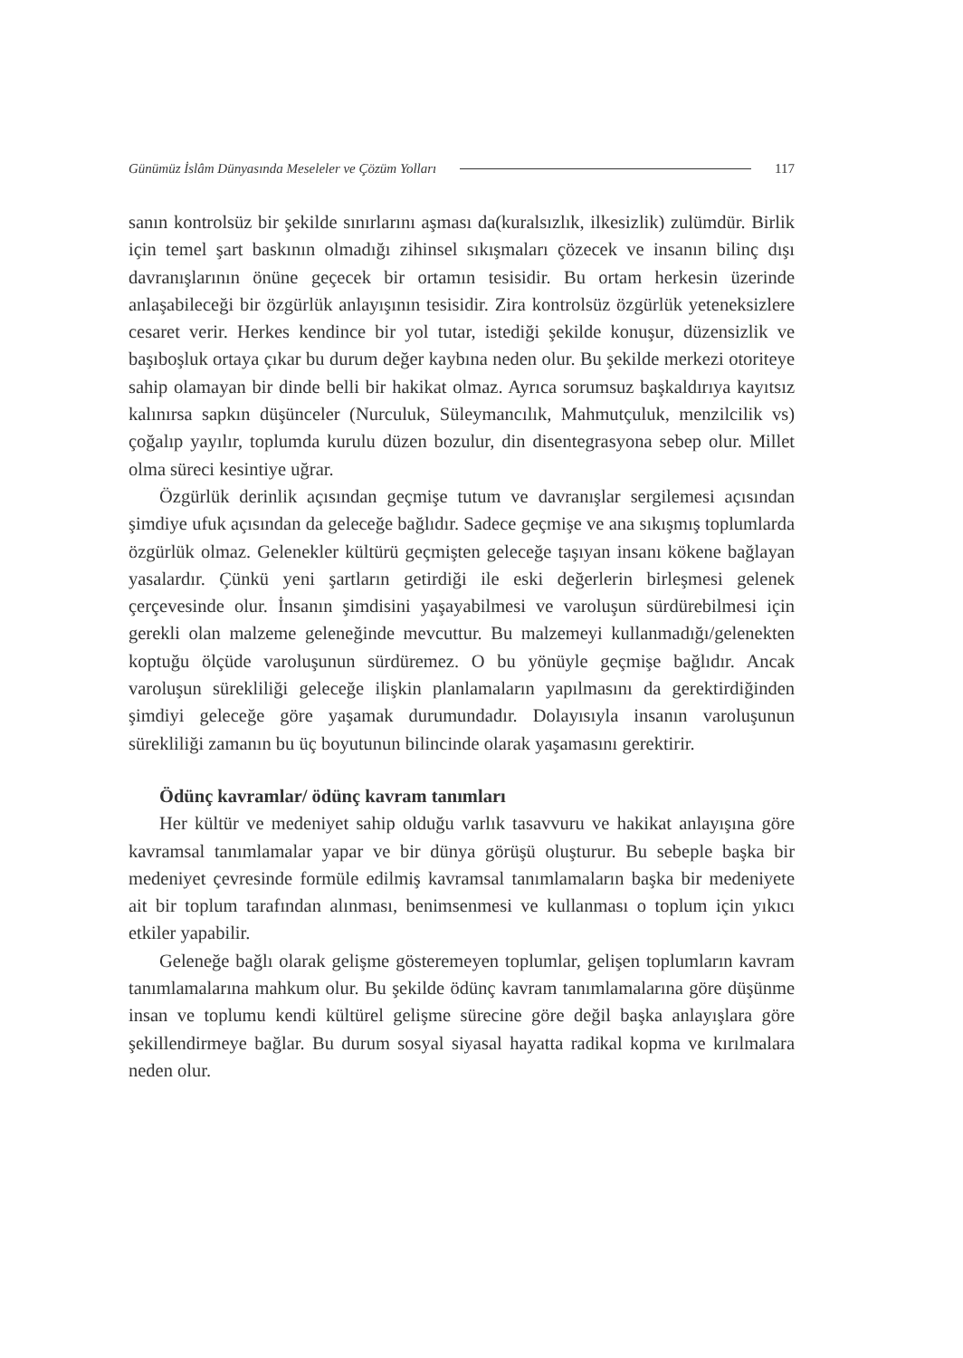Günümüz İslâm Dünyasında Meseleler ve Çözüm Yolları 117
sanın kontrolsüz bir şekilde sınırlarını aşması da(kuralsızlık, ilkesizlik) zulümdür. Birlik için temel şart baskının olmadığı zihinsel sıkışmaları çözecek ve insanın bilinç dışı davranışlarının önüne geçecek bir ortamın tesisidir. Bu ortam herkesin üzerinde anlaşabileceği bir özgürlük anlayışının tesisidir. Zira kontrolsüz özgürlük yeteneksizlere cesaret verir. Herkes kendince bir yol tutar, istediği şekilde konuşur, düzensizlik ve başıboşluk ortaya çıkar bu durum değer kaybına neden olur. Bu şekilde merkezi otoriteye sahip olamayan bir dinde belli bir hakikat olmaz. Ayrıca sorumsuz başkaldırıya kayıtsız kalınırsa sapkın düşünceler (Nurculuk, Süleymancılık, Mahmutçuluk, menzilcilik vs) çoğalıp yayılır, toplumda kurulu düzen bozulur, din disentegrasyona sebep olur. Millet olma süreci kesintiye uğrar.
Özgürlük derinlik açısından geçmişe tutum ve davranışlar sergilemesi açısından şimdiye ufuk açısından da geleceğe bağlıdır. Sadece geçmişe ve ana sıkışmış toplumlarda özgürlük olmaz. Gelenekler kültürü geçmişten geleceğe taşıyan insanı kökene bağlayan yasalardır. Çünkü yeni şartların getirdiği ile eski değerlerin birleşmesi gelenek çerçevesinde olur. İnsanın şimdisini yaşayabilmesi ve varoluşun sürdürebilmesi için gerekli olan malzeme geleneğinde mevcuttur. Bu malzemeyi kullanmadığı/gelenekten koptuğu ölçüde varoluşunun sürdüremez. O bu yönüyle geçmişe bağlıdır. Ancak varoluşun sürekliliği geleceğe ilişkin planlamaların yapılmasını da gerektirdiğinden şimdiyi geleceğe göre yaşamak durumundadır. Dolayısıyla insanın varoluşunun sürekliliği zamanın bu üç boyutunun bilincinde olarak yaşamasını gerektirir.
Ödünç kavramlar/ ödünç kavram tanımları
Her kültür ve medeniyet sahip olduğu varlık tasavvuru ve hakikat anlayışına göre kavramsal tanımlamalar yapar ve bir dünya görüşü oluşturur. Bu sebeple başka bir medeniyet çevresinde formüle edilmiş kavramsal tanımlamaların başka bir medeniyete ait bir toplum tarafından alınması, benimsenmesi ve kullanması o toplum için yıkıcı etkiler yapabilir.
Geleneğe bağlı olarak gelişme gösteremeyen toplumlar, gelişen toplumların kavram tanımlamalarına mahkum olur. Bu şekilde ödünç kavram tanımlamalarına göre düşünme insan ve toplumu kendi kültürel gelişme sürecine göre değil başka anlayışlara göre şekillendirmeye bağlar. Bu durum sosyal siyasal hayatta radikal kopma ve kırılmalara neden olur.